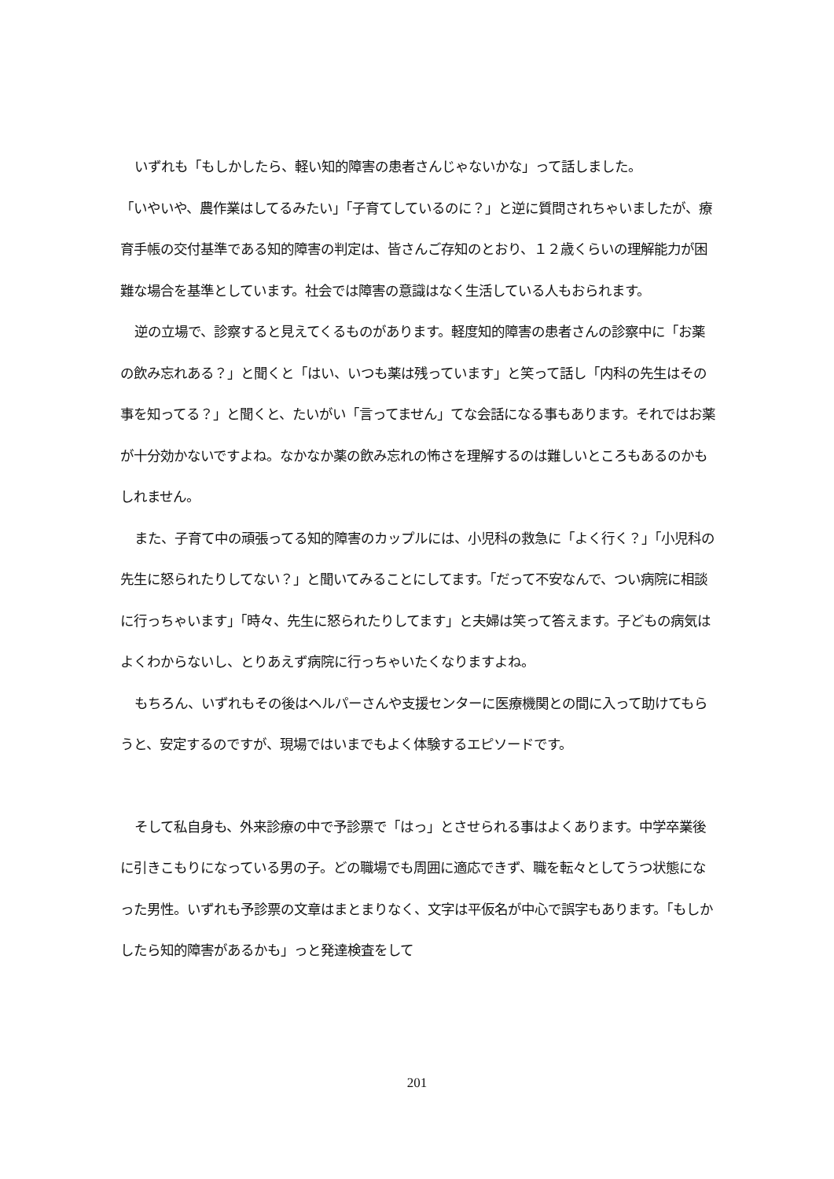いずれも「もしかしたら、軽い知的障害の患者さんじゃないかな」って話しました。
「いやいや、農作業はしてるみたい」「子育てしているのに？」と逆に質問されちゃいましたが、療育手帳の交付基準である知的障害の判定は、皆さんご存知のとおり、１２歳くらいの理解能力が困難な場合を基準としています。社会では障害の意識はなく生活している人もおられます。
逆の立場で、診察すると見えてくるものがあります。軽度知的障害の患者さんの診察中に「お薬の飲み忘れある？」と聞くと「はい、いつも薬は残っています」と笑って話し「内科の先生はその事を知ってる？」と聞くと、たいがい「言ってません」てな会話になる事もあります。それではお薬が十分効かないですよね。なかなか薬の飲み忘れの怖さを理解するのは難しいところもあるのかもしれません。
また、子育て中の頑張ってる知的障害のカップルには、小児科の救急に「よく行く？」「小児科の先生に怒られたりしてない？」と聞いてみることにしてます。「だって不安なんで、つい病院に相談に行っちゃいます」「時々、先生に怒られたりしてます」と夫婦は笑って答えます。子どもの病気はよくわからないし、とりあえず病院に行っちゃいたくなりますよね。
もちろん、いずれもその後はヘルパーさんや支援センターに医療機関との間に入って助けてもらうと、安定するのですが、現場ではいまでもよく体験するエピソードです。
そして私自身も、外来診療の中で予診票で「はっ」とさせられる事はよくあります。中学卒業後に引きこもりになっている男の子。どの職場でも周囲に適応できず、職を転々としてうつ状態になった男性。いずれも予診票の文章はまとまりなく、文字は平仮名が中心で誤字もあります。「もしかしたら知的障害があるかも」っと発達検査をして
201